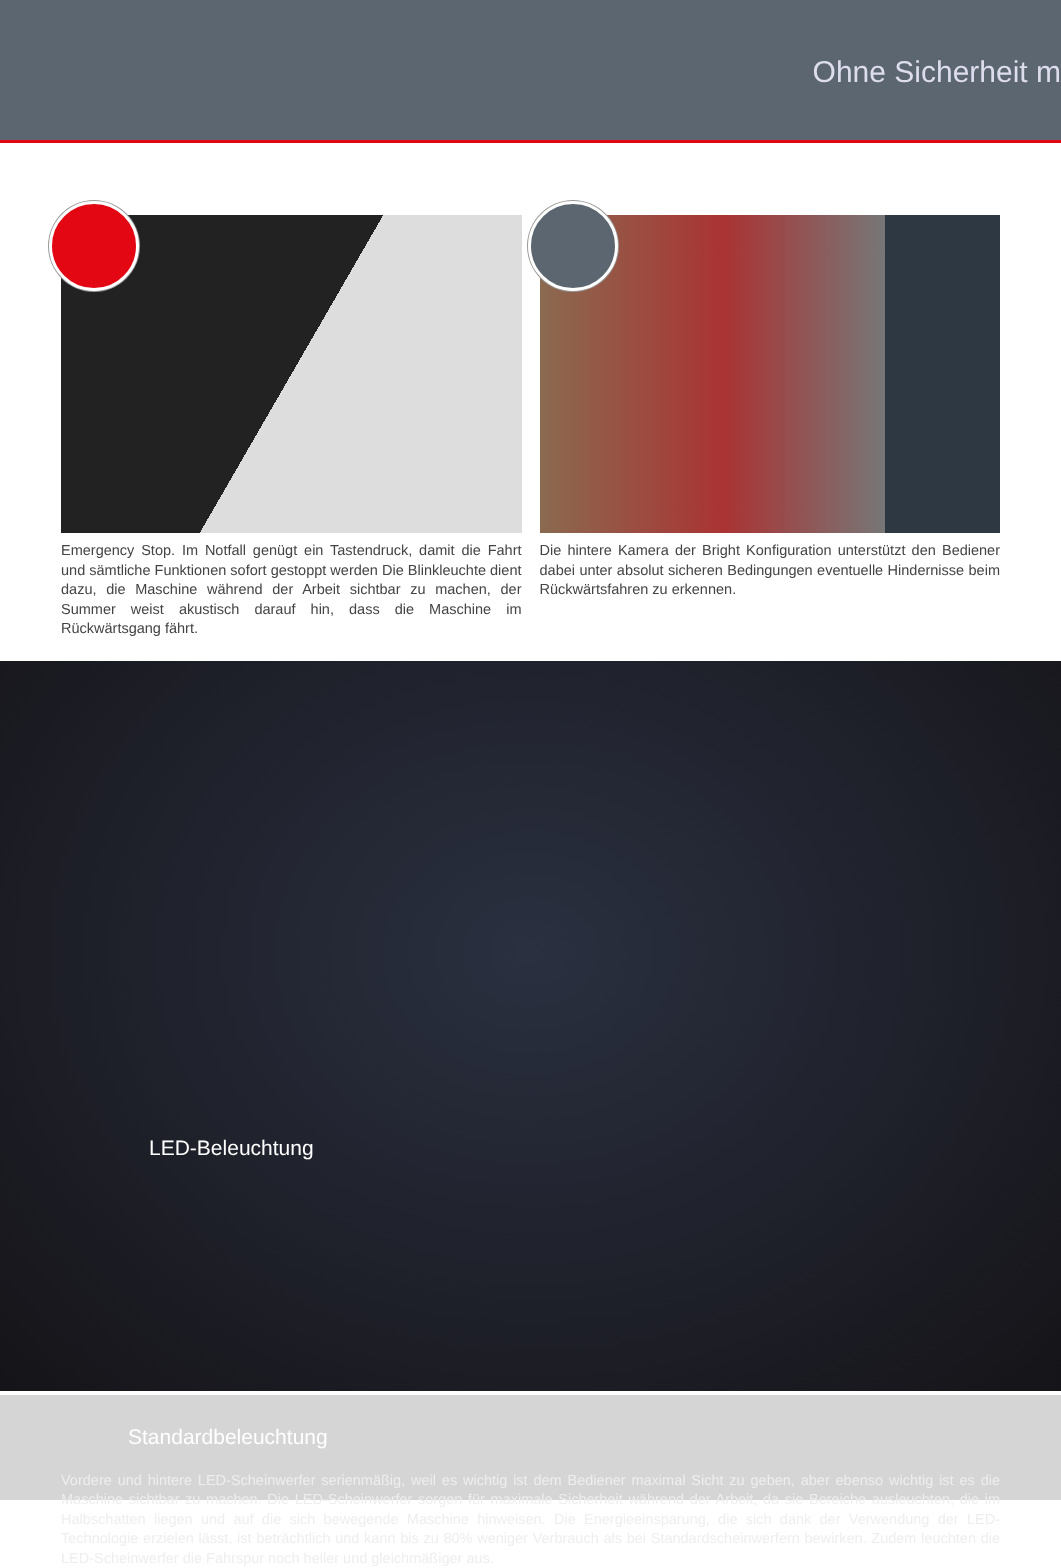Ohne Sicherheit m
Emergency Stop. Im Notfall genügt ein Tastendruck, damit die Fahrt und sämtliche Funktionen sofort gestoppt werden Die Blinkleuchte dient dazu, die Maschine während der Arbeit sichtbar zu machen, der Summer weist akustisch darauf hin, dass die Maschine im Rückwärtsgang fährt.
Die hintere Kamera der Bright Konfiguration unterstützt den Bediener dabei unter absolut sicheren Bedingungen eventuelle Hindernisse beim Rückwärtsfahren zu erkennen.
LED-Beleuchtung
Standardbeleuchtung
Vordere und hintere LED-Scheinwerfer serienmäßig, weil es wichtig ist dem Bediener maximal Sicht zu geben, aber ebenso wichtig ist es die Maschine sichtbar zu machen. Die LED-Scheinwerfer sorgen für maximale Sicherheit während der Arbeit, da sie Bereiche ausleuchten, die im Halbschatten liegen und auf die sich bewegende Maschine hinweisen. Die Energieeinsparung, die sich dank der Verwendung der LED-Technologie erzielen lässt, ist beträchtlich und kann bis zu 80% weniger Verbrauch als bei Standardscheinwerfern bewirken. Zudem leuchten die LED-Scheinwerfer die Fahrspur noch heller und gleichmäßiger aus.